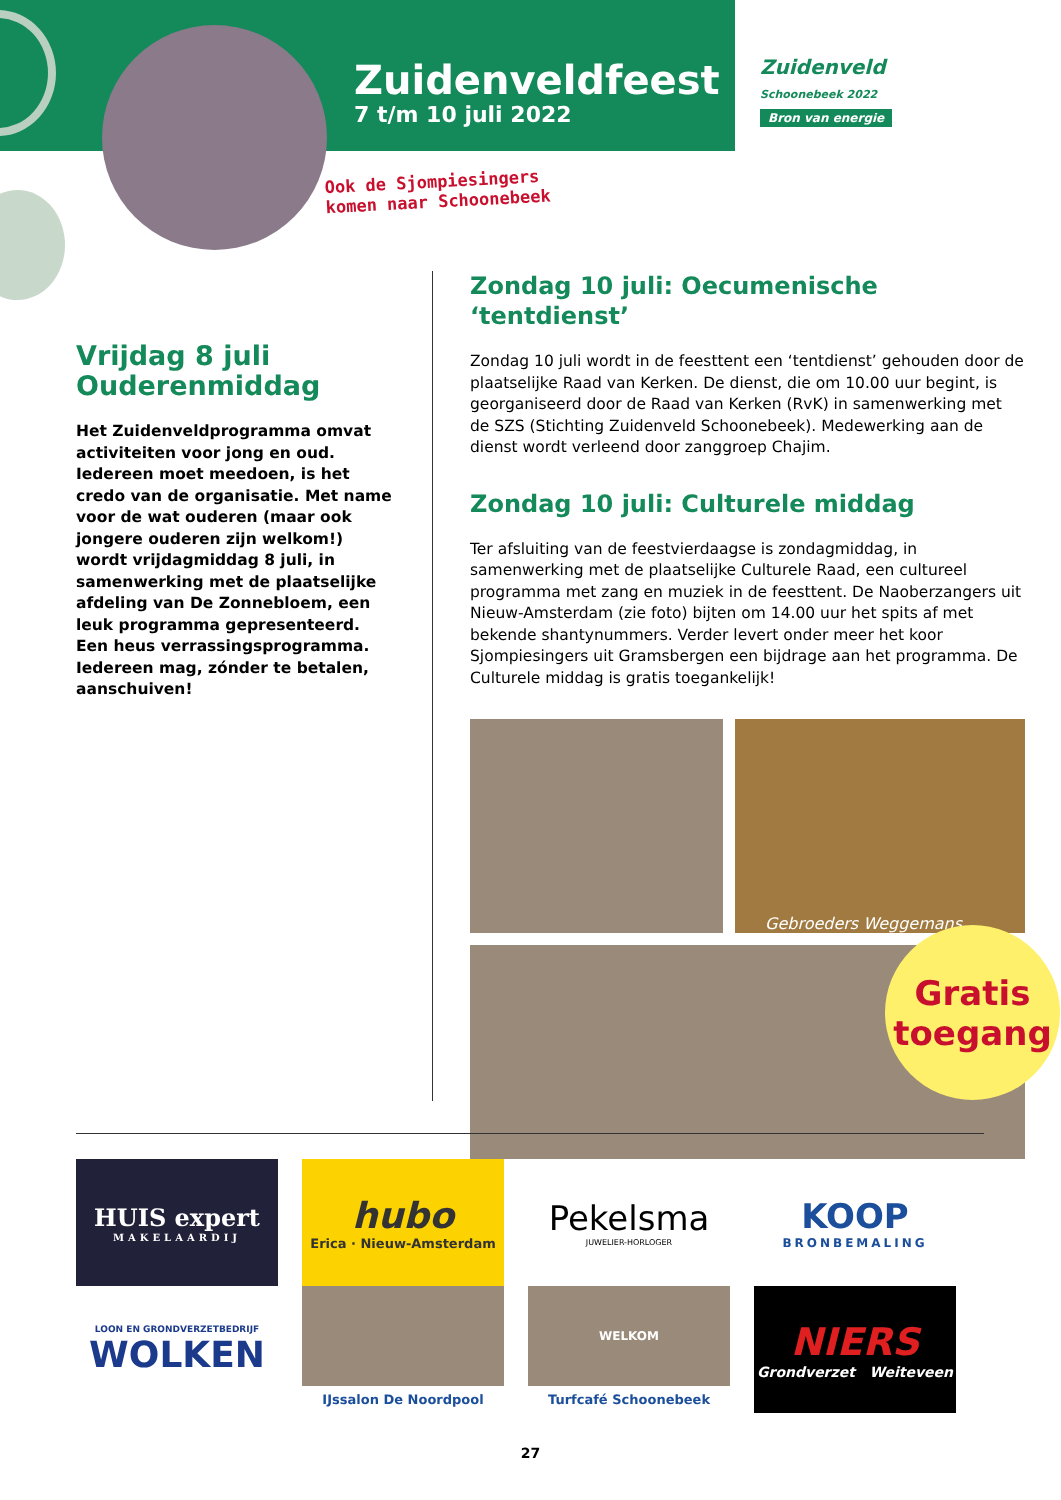Zuidenveldfeest
7 t/m 10 juli 2022
Zuidenveld
Schoonebeek 2022
Bron van energie
Ook de Sjompiesingers komen naar Schoonebeek
Vrijdag 8 juli
Ouderenmiddag
Het Zuidenveldprogramma omvat activiteiten voor jong en oud. Iedereen moet meedoen, is het credo van de organisatie. Met name voor de wat ouderen (maar ook jongere ouderen zijn welkom!) wordt vrijdagmiddag 8 juli, in samenwerking met de plaatselijke afdeling van De Zonnebloem, een leuk programma gepresenteerd. Een heus verrassingsprogramma. Iedereen mag, zónder te betalen, aanschuiven!
Zondag 10 juli: Oecumenische ‘tentdienst’
Zondag 10 juli wordt in de feesttent een ‘tentdienst’ gehouden door de plaatselijke Raad van Kerken. De dienst, die om 10.00 uur begint, is georganiseerd door de Raad van Kerken (RvK) in samenwerking met de SZS (Stichting Zuidenveld Schoonebeek). Medewerking aan de dienst wordt verleend door zanggroep Chajim.
Zondag 10 juli: Culturele middag
Ter afsluiting van de feestvierdaagse is zondagmiddag, in samenwerking met de plaatselijke Culturele Raad, een cultureel programma met zang en muziek in de feesttent. De Naoberzangers uit Nieuw-Amsterdam (zie foto) bijten om 14.00 uur het spits af met bekende shantynummers. Verder levert onder meer het koor Sjompiesingers uit Gramsbergen een bijdrage aan het programma. De Culturele middag is gratis toegankelijk!
Gebroeders Weggemans
Gratis
toegang
HUIS expert
MAKELAARDIJ
hubo
Erica · Nieuw-Amsterdam
Pekelsma
JUWELIER-HORLOGER
KOOP
BRONBEMALING
LOON EN GRONDVERZETBEDRIJF
WOLKEN
IJssalon De Noordpool
WELKOM
Turfcafé Schoonebeek
NIERS
Grondverzet Weiteveen
27